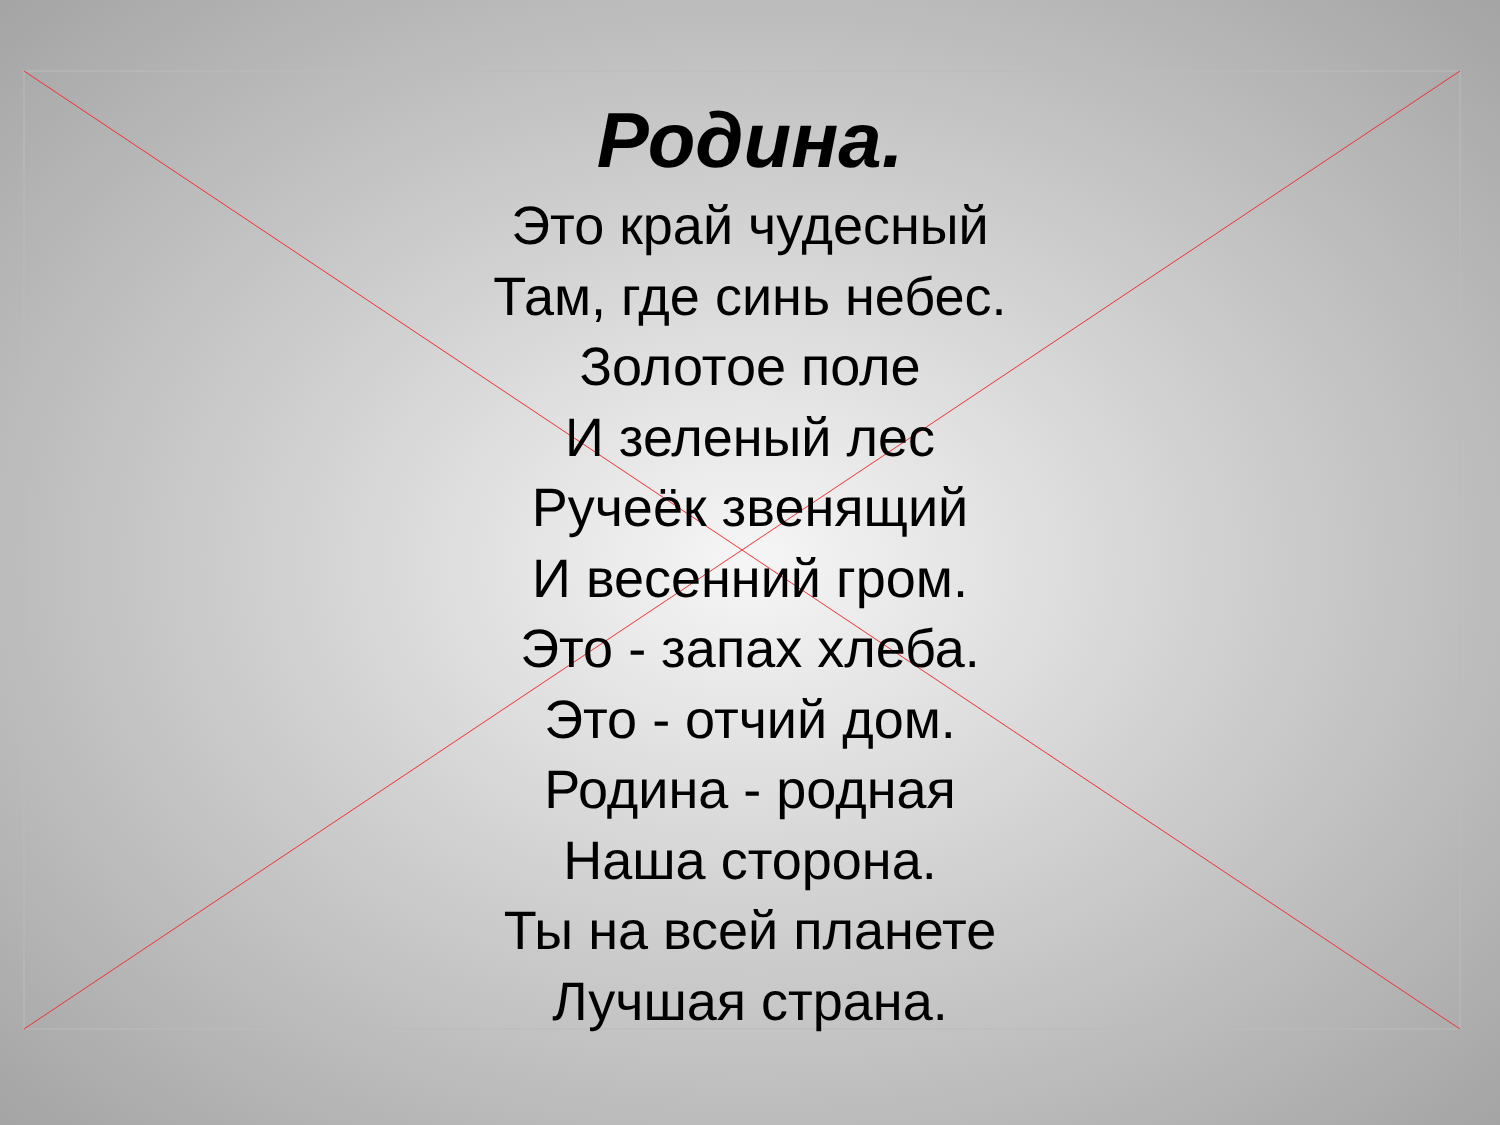Родина.
Это край чудесный
Там, где синь небес.
Золотое поле
И зеленый лес
Ручеёк звенящий
И весенний гром.
Это - запах хлеба.
Это - отчий дом.
Родина - родная
Наша сторона.
Ты на всей планете
Лучшая страна.